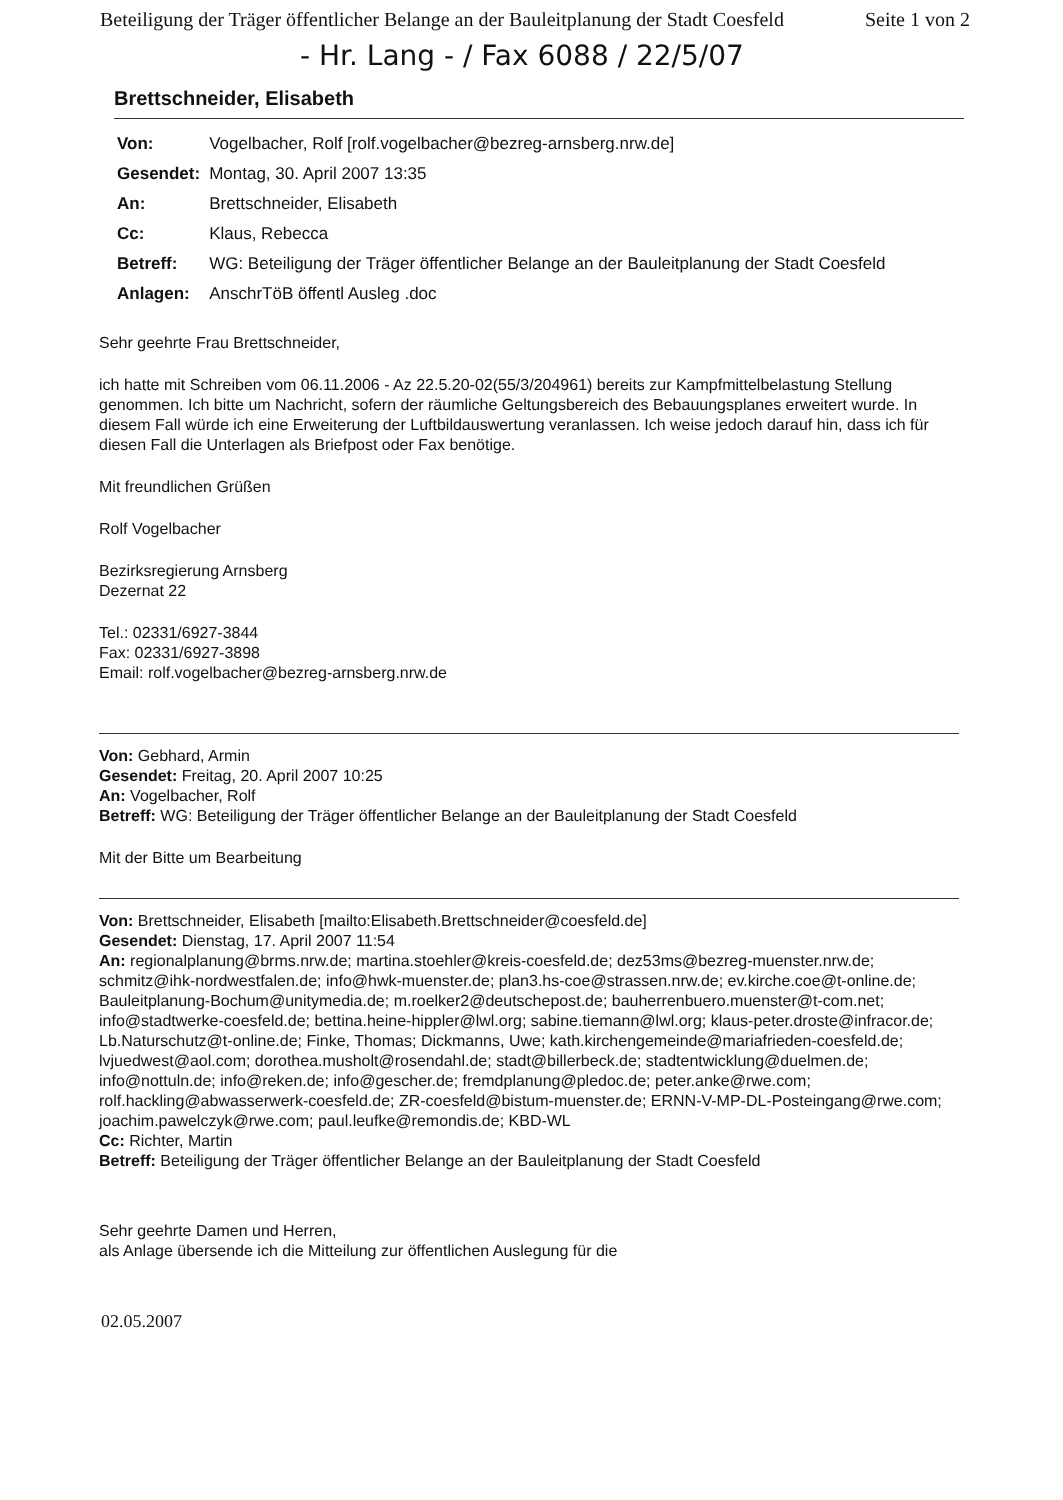Beteiligung der Träger öffentlicher Belange an der Bauleitplanung der Stadt Coesfeld Seite 1 von 2
- Hr. Lang - / Fax 6088 / 22/5/07
Brettschneider, Elisabeth
| Von: | Vogelbacher, Rolf [rolf.vogelbacher@bezreg-arnsberg.nrw.de] |
| Gesendet: | Montag, 30. April 2007 13:35 |
| An: | Brettschneider, Elisabeth |
| Cc: | Klaus, Rebecca |
| Betreff: | WG: Beteiligung der Träger öffentlicher Belange an der Bauleitplanung der Stadt Coesfeld |
| Anlagen: | AnschrTöB öffentl Ausleg .doc |
Sehr geehrte Frau Brettschneider,
ich hatte mit Schreiben vom 06.11.2006 - Az 22.5.20-02(55/3/204961) bereits zur Kampfmittelbelastung Stellung genommen. Ich bitte um Nachricht, sofern der räumliche Geltungsbereich des Bebauungsplanes erweitert wurde. In diesem Fall würde ich eine Erweiterung der Luftbildauswertung veranlassen. Ich weise jedoch darauf hin, dass ich für diesen Fall die Unterlagen als Briefpost oder Fax benötige.
Mit freundlichen Grüßen
Rolf Vogelbacher
Bezirksregierung Arnsberg
Dezernat 22
Tel.: 02331/6927-3844
Fax: 02331/6927-3898
Email: rolf.vogelbacher@bezreg-arnsberg.nrw.de
Von: Gebhard, Armin
Gesendet: Freitag, 20. April 2007 10:25
An: Vogelbacher, Rolf
Betreff: WG: Beteiligung der Träger öffentlicher Belange an der Bauleitplanung der Stadt Coesfeld
Mit der Bitte um Bearbeitung
Von: Brettschneider, Elisabeth [mailto:Elisabeth.Brettschneider@coesfeld.de]
Gesendet: Dienstag, 17. April 2007 11:54
An: regionalplanung@brms.nrw.de; martina.stoehler@kreis-coesfeld.de; dez53ms@bezreg-muenster.nrw.de; schmitz@ihk-nordwestfalen.de; info@hwk-muenster.de; plan3.hs-coe@strassen.nrw.de; ev.kirche.coe@t-online.de; Bauleitplanung-Bochum@unitymedia.de; m.roelker2@deutschepost.de; bauherrenbuero.muenster@t-com.net; info@stadtwerke-coesfeld.de; bettina.heine-hippler@lwl.org; sabine.tiemann@lwl.org; klaus-peter.droste@infracor.de; Lb.Naturschutz@t-online.de; Finke, Thomas; Dickmanns, Uwe; kath.kirchengemeinde@mariafrieden-coesfeld.de; lvjuedwest@aol.com; dorothea.musholt@rosendahl.de; stadt@billerbeck.de; stadtentwicklung@duelmen.de; info@nottuln.de; info@reken.de; info@gescher.de; fremdplanung@pledoc.de; peter.anke@rwe.com; rolf.hackling@abwasserwerk-coesfeld.de; ZR-coesfeld@bistum-muenster.de; ERNN-V-MP-DL-Posteingang@rwe.com; joachim.pawelczyk@rwe.com; paul.leufke@remondis.de; KBD-WL
Cc: Richter, Martin
Betreff: Beteiligung der Träger öffentlicher Belange an der Bauleitplanung der Stadt Coesfeld
Sehr geehrte Damen und Herren,
als Anlage übersende ich die Mitteilung zur öffentlichen Auslegung für die
02.05.2007